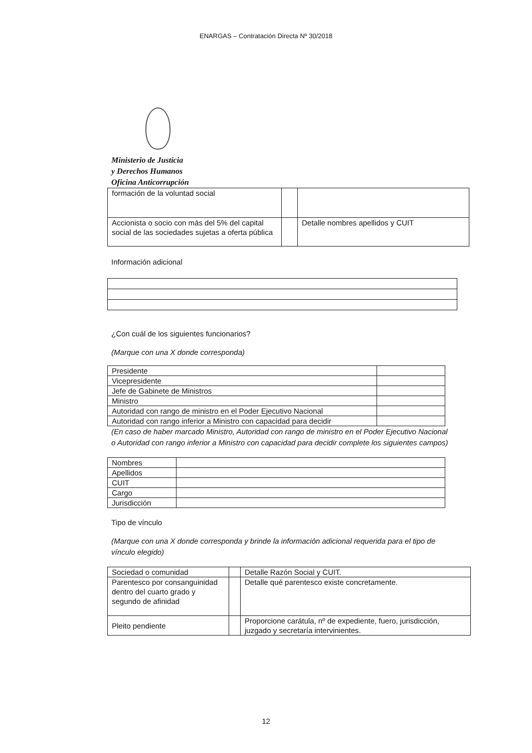ENARGAS – Contratación Directa Nº 30/2018
Ministerio de Justicia
y Derechos Humanos
Oficina Anticorrupción
| formación de la voluntad social | | |
| Accionista o socio con más del 5% del capital social de las sociedades sujetas a oferta pública | | Detalle nombres apellidos y CUIT |
Información adicional
¿Con cuál de los siguientes funcionarios?
(Marque con una X donde corresponda)
| Presidente | |
| Vicepresidente | |
| Jefe de Gabinete de Ministros | |
| Ministro | |
| Autoridad con rango de ministro en el Poder Ejecutivo Nacional | |
| Autoridad con rango inferior a Ministro con capacidad para decidir | |
(En caso de haber marcado Ministro, Autoridad con rango de ministro en el Poder Ejecutivo Nacional o Autoridad con rango inferior a Ministro con capacidad para decidir complete los siguientes campos)
| Nombres | |
| Apellidos | |
| CUIT | |
| Cargo | |
| Jurisdicción | |
Tipo de vínculo
(Marque con una X donde corresponda y brinde la información adicional requerida para el tipo de vínculo elegido)
| Sociedad o comunidad | | Detalle Razón Social y CUIT. |
| Parentesco por consanguinidad dentro del cuarto grado y segundo de afinidad | | Detalle qué parentesco existe concretamente. |
| Pleito pendiente | | Proporcione carátula, nº de expediente, fuero, jurisdicción, juzgado y secretaría intervinientes. |
12